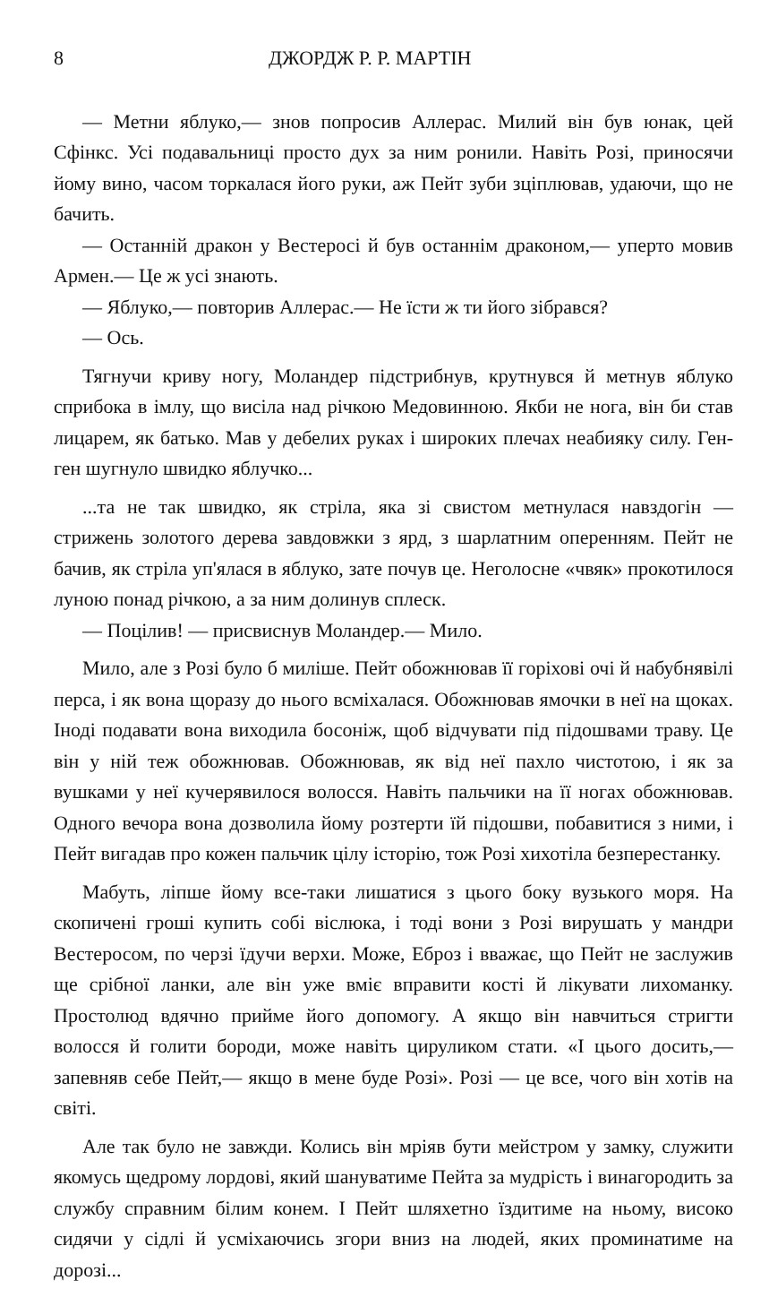8 ДЖОРДЖ Р. Р. МАРТІН
— Метни яблуко,— знов попросив Аллерас. Милий він був юнак, цей Сфінкс. Усі подавальниці просто дух за ним ронили. Навіть Розі, приносячи йому вино, часом торкалася його руки, аж Пейт зуби зціплював, удаючи, що не бачить.
— Останній дракон у Вестеросі й був останнім драконом,— уперто мовив Армен.— Це ж усі знають.
— Яблуко,— повторив Аллерас.— Не їсти ж ти його зібрався?
— Ось.
Тягнучи криву ногу, Моландер підстрибнув, крутнувся й метнув яблуко сприбока в імлу, що висіла над річкою Медовинною. Якби не нога, він би став лицарем, як батько. Мав у дебелих руках і широких плечах неабияку силу. Ген-ген шугнуло швидко яблучко...
...та не так швидко, як стріла, яка зі свистом метнулася навздогін — стрижень золотого дерева завдовжки з ярд, з шарлатним опеp­енням. Пейт не бачив, як стріла уп'ялася в яблуко, зате почув це. Неголосне «чвяк» прокотилося луною понад річкою, а за ним долинув сплеск.
— Поцілив! — присвиснув Моландер.— Мило.
Мило, але з Розі було б миліше. Пейт обожнював її горіхові очі й набубнявілі перса, і як вона щоразу до нього всміхалася. Обожнював ямочки в неї на щоках. Іноді подавати вона виходила босоніж, щоб відчувати під підошвами траву. Це він у ній теж обожнював. Обожнював, як від неї пахло чистотою, і як за вушками у неї кучерявилося волосся. Навіть пальчики на її ногах обожнював. Одного вечора вона дозволила йому розтерти їй підошви, побавитися з ними, і Пейт вигадав про кожен пальчик цілу історію, тож Розі хихотіла безперестанку.
Мабуть, ліпше йому все-таки лишатися з цього боку вузького моря. На скопичені гроші купить собі віслюка, і тоді вони з Розі вирушать у мандри Вестеросом, по черзі їдучи верхи. Може, Еброз і вважає, що Пейт не заслужив ще срібної ланки, але він уже вміє вправити кості й лікувати лихоманку. Простолюд вдячно прийме його допомогу. А якщо він навчиться стригти волосся й голити бороди, може навіть цируликом стати. «І цього досить,— запевняв себе Пейт,— якщо в мене буде Розі». Розі — це все, чого він хотів на світі.
Але так було не завжди. Колись він мріяв бути мейстром у замку, служити якомусь щедрому лордові, який шануватиме Пейта за мудрість і винагородить за службу справним білим конем. І Пейт шляхетно їздитиме на ньому, високо сидячи у сідлі й усміхаючись згори вниз на людей, яких проминатиме на дорозі...